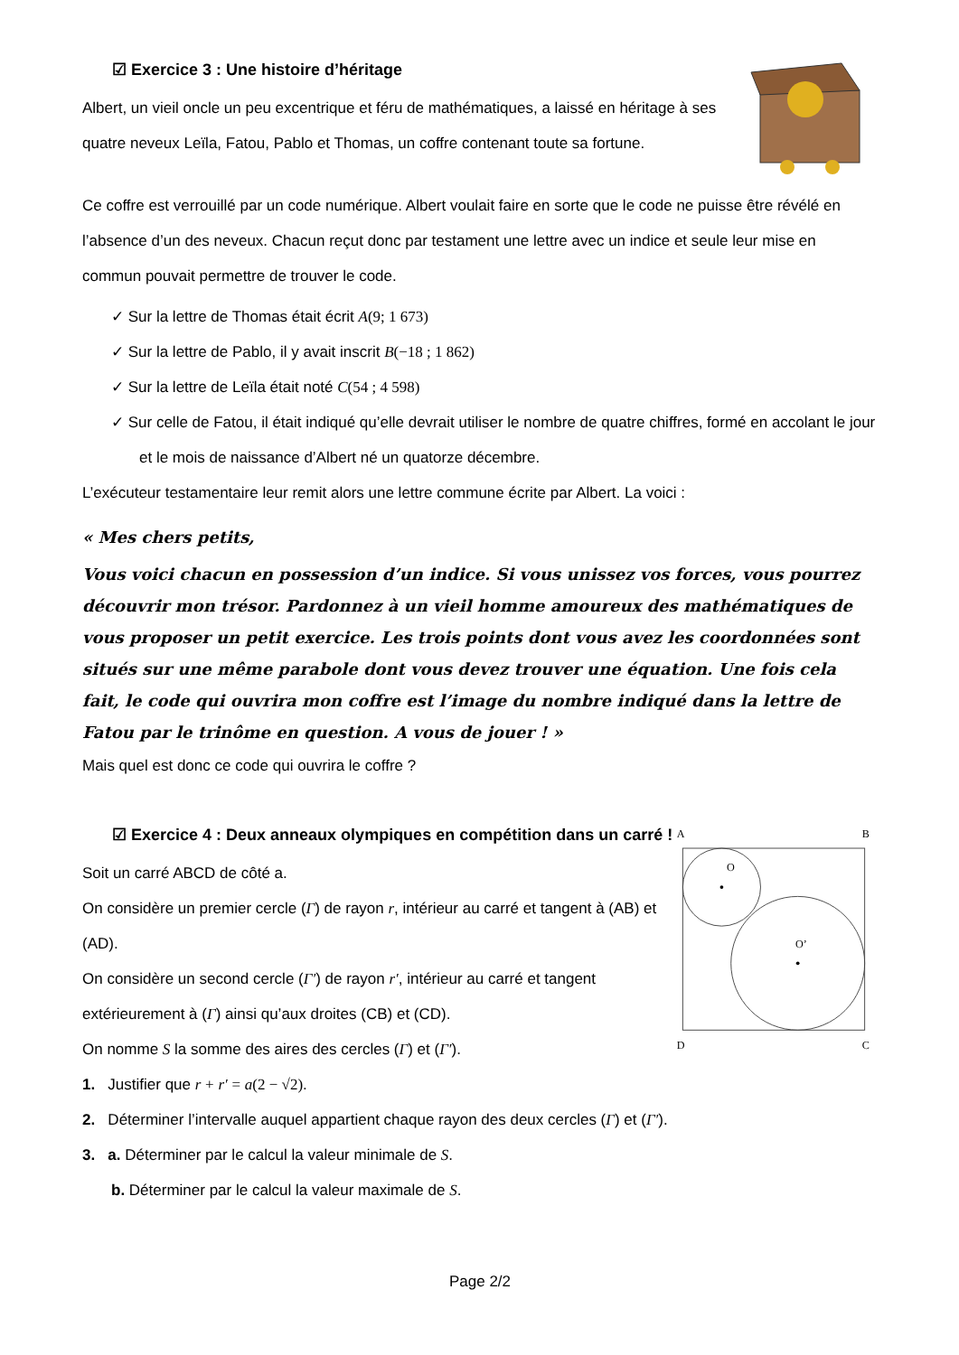☑ Exercice 3 : Une histoire d’héritage
Albert, un vieil oncle un peu excentrique et féru de mathématiques, a laissé en héritage à ses quatre neveux Leïla, Fatou, Pablo et Thomas, un coffre contenant toute sa fortune.
Ce coffre est verrouillé par un code numérique. Albert voulait faire en sorte que le code ne puisse être révélé en l’absence d’un des neveux. Chacun reçut donc par testament une lettre avec un indice et seule leur mise en commun pouvait permettre de trouver le code.
✓ Sur la lettre de Thomas était écrit A(9; 1 673)
✓ Sur la lettre de Pablo, il y avait inscrit B(−18 ; 1 862)
✓ Sur la lettre de Leïla était noté C(54 ; 4 598)
✓ Sur celle de Fatou, il était indiqué qu’elle devrait utiliser le nombre de quatre chiffres, formé en accolant le jour et le mois de naissance d’Albert né un quatorze décembre.
L’exécuteur testamentaire leur remit alors une lettre commune écrite par Albert. La voici :
« Mes chers petits,
Vous voici chacun en possession d’un indice. Si vous unissez vos forces, vous pourrez découvrir mon trésor. Pardonnez à un vieil homme amoureux des mathématiques de vous proposer un petit exercice. Les trois points dont vous avez les coordonnées sont situés sur une même parabole dont vous devez trouver une équation. Une fois cela fait, le code qui ouvrira mon coffre est l’image du nombre indiqué dans la lettre de Fatou par le trinôme en question. A vous de jouer ! »
Mais quel est donc ce code qui ouvrira le coffre ?
☑ Exercice 4 : Deux anneaux olympiques en compétition dans un carré !
Soit un carré ABCD de côté a.
On considère un premier cercle (Γ) de rayon r, intérieur au carré et tangent à (AB) et (AD).
On considère un second cercle (Γ′) de rayon r′, intérieur au carré et tangent extérieurement à (Γ) ainsi qu’aux droites (CB) et (CD).
On nomme S la somme des aires des cercles (Γ) et (Γ′).
A
B
D
C
O
O’
1. Justifier que r + r′ = a(2 − √2).
2. Déterminer l’intervalle auquel appartient chaque rayon des deux cercles (Γ) et (Γ′).
3. a. Déterminer par le calcul la valeur minimale de S.
b. Déterminer par le calcul la valeur maximale de S.
Page 2/2